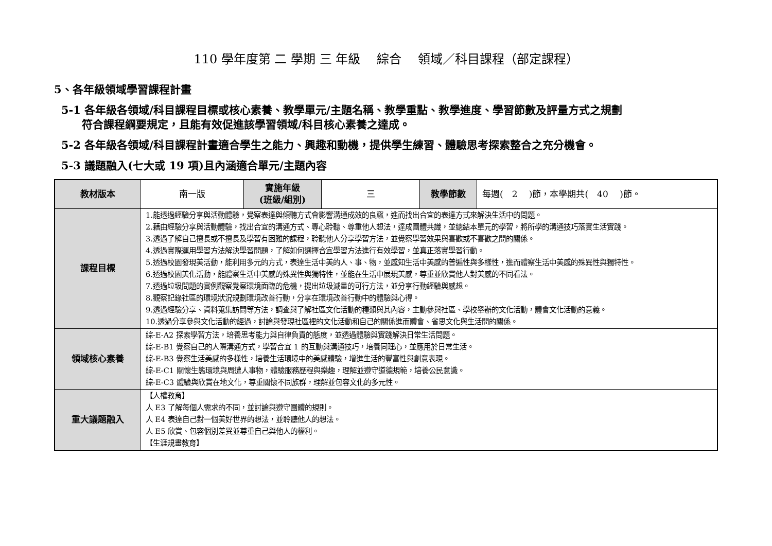110 學年度第 二 學期 三 年級 　綜合 　領域／科目課程（部定課程）
5、各年級領域學習課程計畫
5-1 各年級各領域/科目課程目標或核心素養、教學單元/主題名稱、教學重點、教學進度、學習節數及評量方式之規劃
符合課程綱要規定，且能有效促進該學習領域/科目核心素養之達成。
5-2 各年級各領域/科目課程計畫適合學生之能力、興趣和動機，提供學生練習、體驗思考探索整合之充分機會。
5-3 議題融入(七大或 19 項)且內涵適合單元/主題內容
| 教材版本 | 南一版 | 實施年級 (班級/組別) | 三 | 教學節數 | 每週( 2 )節，本學期共( 40 )節。 |
| 課程目標 | 1.能透過經驗分享與活動體驗，覺察表達與傾聽方式會影響溝通成效的良窳，進而找出合宜的表達方式來解決生活中的問題。 2.藉由經驗分享與活動體驗，找出合宜的溝通方式、專心聆聽、尊重他人想法，達成團體共識，並總結本單元的學習，將所學的溝通技巧落實生活實踐。 3.透過了解自己擅長或不擅長及學習有困難的課程，聆聽他人分享學習方法，並覺察學習效果與喜歡或不喜歡之間的關係。 4.透過實際運用學習方法解決學習問題，了解如何選擇合宜學習方法進行有效學習，並真正落實學習行動。 5.透過校園發現美活動，能利用多元的方式，表達生活中美的人、事、物，並感知生活中美感的普遍性與多樣性，進而體察生活中美感的殊異性與獨特性。 6.透過校園美化活動，能體察生活中美感的殊異性與獨特性，並能在生活中展現美感，尊重並欣賞他人對美感的不同看法。 7.透過垃圾問題的實例觀察覺察環境面臨的危機，提出垃圾減量的可行方法，並分享行動經驗與感想。 8.觀察記錄社區的環境狀況規劃環境改善行動，分享在環境改善行動中的體驗與心得。 9.透過經驗分享、資料蒐集訪問等方法，調查與了解社區文化活動的種類與其內容，主動參與社區、學校舉辦的文化活動，體會文化活動的意義。 10.透過分享參與文化活動的經過，討論與發現社區裡的文化活動和自己的關係進而體會、省思文化與生活間的關係。 | | | | |
| 領域核心素養 | 綜-E-A2 探索學習方法，培養思考能力與自律負責的態度，並透過體驗與實踐解決日常生活問題。 綜-E-B1 覺察自己的人際溝通方式，學習合宜 1 的互動與溝通技巧，培養同理心，並應用於日常生活。 綜-E-B3 覺察生活美感的多樣性，培養生活環境中的美感體驗，增進生活的豐富性與創意表現。 綜-E-C1 關懷生態環境與周遭人事物，體驗服務歷程與樂趣，理解並遵守道德規範，培養公民意識。 綜-E-C3 體驗與欣賞在地文化，尊重關懷不同族群，理解並包容文化的多元性。 | | | | |
| 重大議題融入 | 【人權教育】 人 E3 了解每個人需求的不同，並討論與遵守團體的規則。 人 E4 表達自己對一個美好世界的想法，並聆聽他人的想法。 人 E5 欣賞、包容個別差異並尊重自己與他人的權利。 【生涯規畫教育】 | | | | |